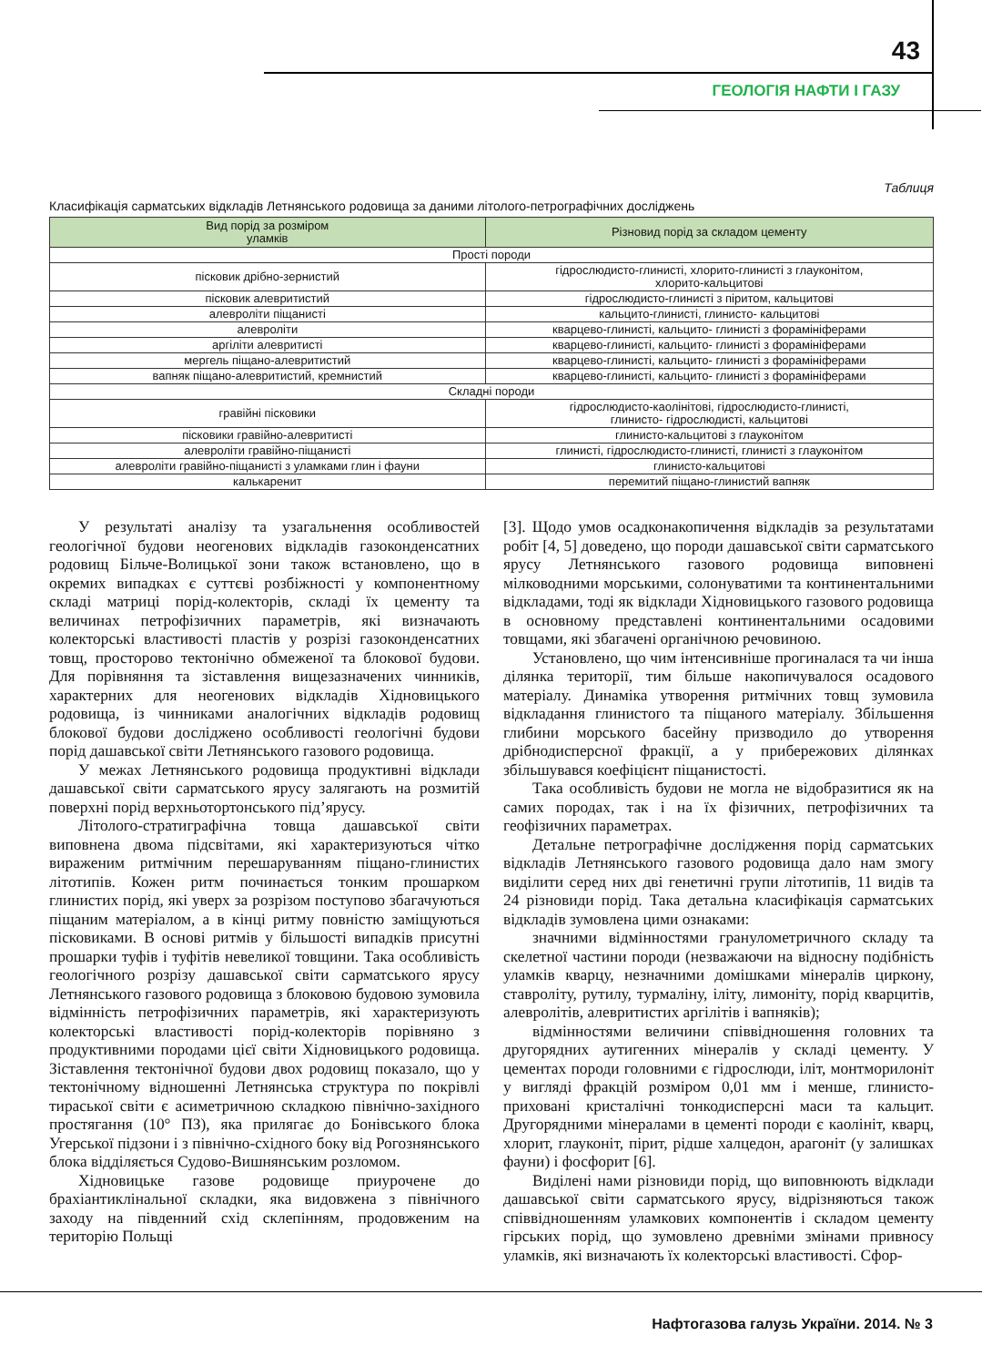43
ГЕОЛОГІЯ НАФТИ І ГАЗУ
Таблиця
Класифікація сарматських відкладів Летнянського родовища за даними літолого-петрографічних досліджень
| Вид порід за розміром уламків | Різновид порід за складом цементу |
| --- | --- |
| Прості породи | |
| пісковик дрібно-зернистий | гідрослюдисто-глинисті, хлорито-глинисті з глауконітом, хлорито-кальцитові |
| пісковик алевритистий | гідрослюдисто-глинисті з піритом, кальцитові |
| алевроліти піщанисті | кальцито-глинисті, глинисто- кальцитові |
| алевроліти | кварцево-глинисті, кальцито- глинисті з форамініферами |
| аргіліти алевритисті | кварцево-глинисті, кальцито- глинисті з форамініферами |
| мергель піщано-алевритистий | кварцево-глинисті, кальцито- глинисті з форамініферами |
| вапняк піщано-алевритистий, кремнистий | кварцево-глинисті, кальцито- глинисті з форамініферами |
| Складні породи | |
| гравійні пісковики | гідрослюдисто-каолінітові, гідрослюдисто-глинисті, глинисто- гідрослюдисті, кальцитові |
| пісковики гравійно-алевритисті | глинисто-кальцитові з глауконітом |
| алевроліти гравійно-піщанисті | глинисті, гідрослюдисто-глинисті, глинисті з глауконітом |
| алевроліти гравійно-піщанисті з уламками глин і фауни | глинисто-кальцитові |
| калькаренит | перемитий піщано-глинистий вапняк |
У результаті аналізу та узагальнення особливостей геологічної будови неогенових відкладів газоконденсатних родовищ Більче-Волицької зони також встановлено, що в окремих випадках є суттєві розбіжності у компонентному складі матриці порід-колекторів, складі їх цементу та величинах петрофізичних параметрів, які визначають колекторські властивості пластів у розрізі газоконденсатних товщ, просторово тектонічно обмеженої та блокової будови. Для порівняння та зіставлення вищезазначених чинників, характерних для неогенових відкладів Хідновицького родовища, із чинниками аналогічних відкладів родовищ блокової будови досліджено особливості геологічні будови порід дашавської світи Летнянського газового родовища.
У межах Летнянського родовища продуктивні відклади дашавської світи сарматського ярусу залягають на розмитій поверхні порід верхньотортонського під’ярусу.
Літолого-стратиграфічна товща дашавської світи виповнена двома підсвітами, які характеризуються чітко вираженим ритмічним перешаруванням піщано-глинистих літотипів. Кожен ритм починається тонким прошарком глинистих порід, які уверх за розрізом поступово збагачуються піщаним матеріалом, а в кінці ритму повністю заміщуються пісковиками. В основі ритмів у більшості випадків присутні прошарки туфів і туфітів невеликої товщини. Така особливість геологічного розрізу дашавської світи сарматського ярусу Летнянського газового родовища з блоковою будовою зумовила відмінність петрофізичних параметрів, які характеризують колекторські властивості порід-колекторів порівняно з продуктивними породами цієї світи Хідновицького родовища. Зіставлення тектонічної будови двох родовищ показало, що у тектонічному відношенні Летнянська структура по покрівлі тираської світи є асиметричною складкою північно-західного простягання (10° ПЗ), яка прилягає до Бонівського блока Угерської підзони і з північно-східного боку від Рогознянського блока відділяється Судово-Вишнянським розломом.
Хідновицьке газове родовище приурочене до брахіантиклінальної складки, яка видовжена з північного заходу на південний схід склепінням, продовженим на територію Польщі
[3]. Щодо умов осадконакопичення відкладів за результатами робіт [4, 5] доведено, що породи дашавської світи сарматського ярусу Летнянського газового родовища виповнені мілководними морськими, солонуватими та континентальними відкладами, тоді як відклади Хідновицького газового родовища в основному представлені континентальними осадовими товщами, які збагачені органічною речовиною.
Установлено, що чим інтенсивніше прогиналася та чи інша ділянка території, тим більше накопичувалося осадового матеріалу. Динаміка утворення ритмічних товщ зумовила відкладання глинистого та піщаного матеріалу. Збільшення глибини морського басейну призводило до утворення дрібнодисперсної фракції, а у прибережових ділянках збільшувався коефіцієнт піщанистості.
Така особливість будови не могла не відобразитися як на самих породах, так і на їх фізичних, петрофізичних та геофізичних параметрах.
Детальне петрографічне дослідження порід сарматських відкладів Летнянського газового родовища дало нам змогу виділити серед них дві генетичні групи літотипів, 11 видів та 24 різновиди порід. Така детальна класифікація сарматських відкладів зумовлена цими ознаками:
значними відмінностями гранулометричного складу та скелетної частини породи (незважаючи на відносну подібність уламків кварцу, незначними домішками мінералів циркону, ставроліту, рутилу, турмаліну, іліту, лимоніту, порід кварцитів, алевролітів, алевритистих аргілітів і вапняків);
відмінностями величини співвідношення головних та другорядних аутигенних мінералів у складі цементу. У цементах породи головними є гідрослюди, іліт, монтморилоніт у вигляді фракцій розміром 0,01 мм і менше, глинисто-приховані кристалічні тонкодисперсні маси та кальцит. Другорядними мінералами в цементі породи є каолініт, кварц, хлорит, глауконіт, пірит, рідше халцедон, арагоніт (у залишках фауни) і фосфорит [6].
Виділені нами різновиди порід, що виповнюють відклади дашавської світи сарматського ярусу, відрізняються також співвідношенням уламкових компонентів і складом цементу гірських порід, що зумовлено древніми змінами привносу уламків, які визначають їх колекторські властивості. Сфор-
Нафтогазова галузь України. 2014. № 3